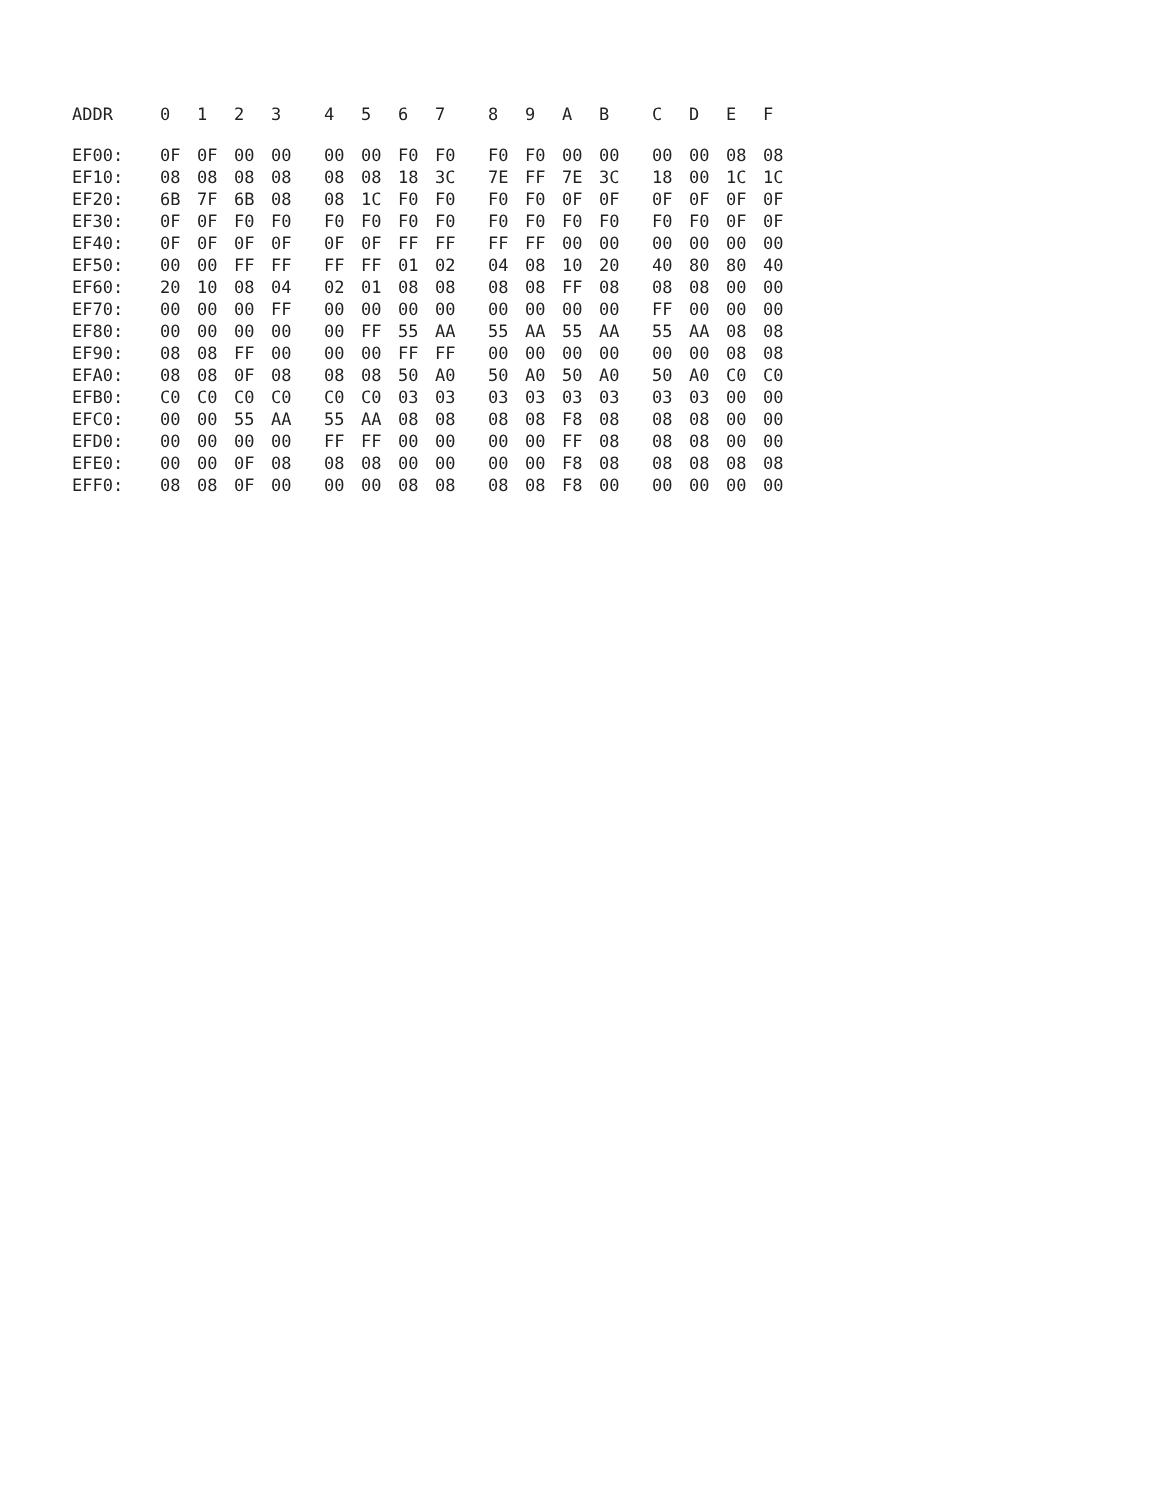| ADDR | 0 | 1 | 2 | 3 | | 4 | 5 | 6 | 7 | | 8 | 9 | A | B | | C | D | E | F |
| --- | --- | --- | --- | --- | --- | --- | --- | --- | --- | --- | --- | --- | --- | --- | --- | --- | --- | --- | --- |
| EF00: | 0F | 0F | 00 | 00 | | 00 | 00 | F0 | F0 | | F0 | F0 | 00 | 00 | | 00 | 00 | 08 | 08 |
| EF10: | 08 | 08 | 08 | 08 | | 08 | 08 | 18 | 3C | | 7E | FF | 7E | 3C | | 18 | 00 | 1C | 1C |
| EF20: | 6B | 7F | 6B | 08 | | 08 | 1C | F0 | F0 | | F0 | F0 | 0F | 0F | | 0F | 0F | 0F | 0F |
| EF30: | 0F | 0F | F0 | F0 | | F0 | F0 | F0 | F0 | | F0 | F0 | F0 | F0 | | F0 | F0 | 0F | 0F |
| EF40: | 0F | 0F | 0F | 0F | | 0F | 0F | FF | FF | | FF | FF | 00 | 00 | | 00 | 00 | 00 | 00 |
| EF50: | 00 | 00 | FF | FF | | FF | FF | 01 | 02 | | 04 | 08 | 10 | 20 | | 40 | 80 | 80 | 40 |
| EF60: | 20 | 10 | 08 | 04 | | 02 | 01 | 08 | 08 | | 08 | 08 | FF | 08 | | 08 | 08 | 00 | 00 |
| EF70: | 00 | 00 | 00 | FF | | 00 | 00 | 00 | 00 | | 00 | 00 | 00 | 00 | | FF | 00 | 00 | 00 |
| EF80: | 00 | 00 | 00 | 00 | | 00 | FF | 55 | AA | | 55 | AA | 55 | AA | | 55 | AA | 08 | 08 |
| EF90: | 08 | 08 | FF | 00 | | 00 | 00 | FF | FF | | 00 | 00 | 00 | 00 | | 00 | 00 | 08 | 08 |
| EFA0: | 08 | 08 | 0F | 08 | | 08 | 08 | 50 | A0 | | 50 | A0 | 50 | A0 | | 50 | A0 | C0 | C0 |
| EFB0: | C0 | C0 | C0 | C0 | | C0 | C0 | 03 | 03 | | 03 | 03 | 03 | 03 | | 03 | 03 | 00 | 00 |
| EFC0: | 00 | 00 | 55 | AA | | 55 | AA | 08 | 08 | | 08 | 08 | F8 | 08 | | 08 | 08 | 00 | 00 |
| EFD0: | 00 | 00 | 00 | 00 | | FF | FF | 00 | 00 | | 00 | 00 | FF | 08 | | 08 | 08 | 00 | 00 |
| EFE0: | 00 | 00 | 0F | 08 | | 08 | 08 | 00 | 00 | | 00 | 00 | F8 | 08 | | 08 | 08 | 08 | 08 |
| EFF0: | 08 | 08 | 0F | 00 | | 00 | 00 | 08 | 08 | | 08 | 08 | F8 | 00 | | 00 | 00 | 00 | 00 |